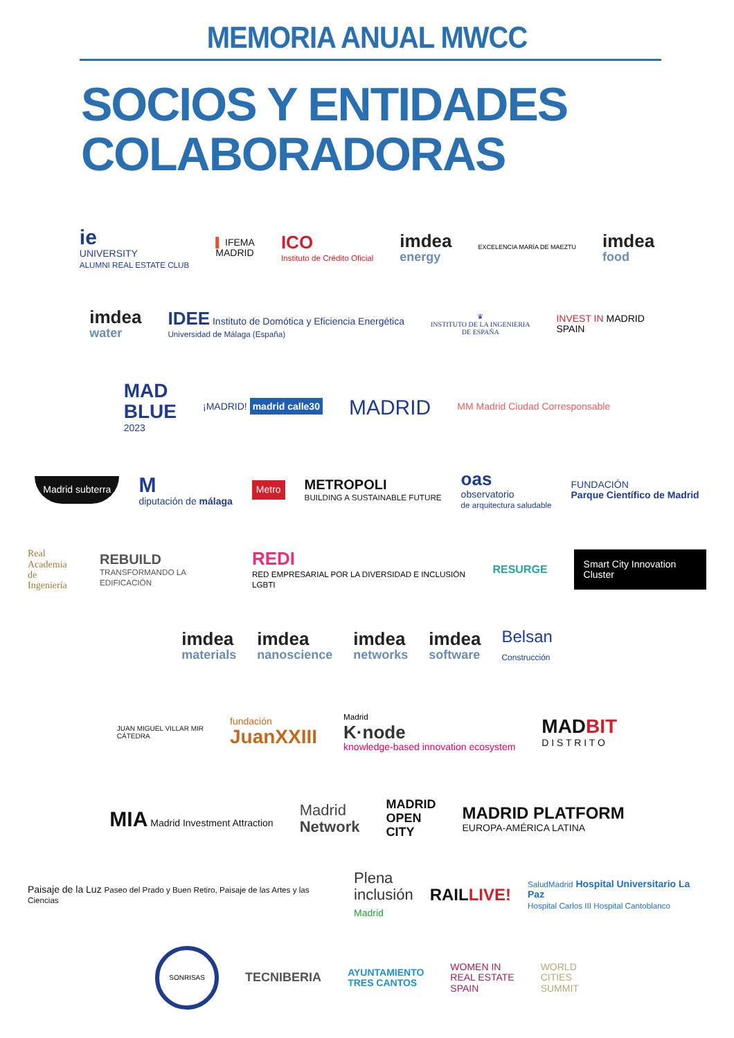MEMORIA ANUAL MWCC
SOCIOS Y ENTIDADES
COLABORADORAS
ie
UNIVERSITY
ALUMNI REAL ESTATE CLUB
▌ IFEMA
MADRID
ICO
Instituto de Crédito Oficial
imdea
energy
EXCELENCIA MARÍA DE MAEZTU
imdea
food
imdea
water
IDEE Instituto de Domótica y Eficiencia Energética
Universidad de Málaga (España)
♛
INSTITUTO DE LA INGENIERIA
DE ESPAÑA
INVEST IN MADRID
SPAIN
MAD
BLUE
2023
¡MADRID! madrid calle30
MADRID
MM Madrid Ciudad Corresponsable
Madrid subterra
M
diputación de málaga
Metro
METROPOLI
BUILDING A SUSTAINABLE FUTURE
oas
observatorio
de arquitectura saludable
FUNDACIÓN
Parque Científico de Madrid
Real
Academia
de Ingeniería
REBUILD
TRANSFORMANDO LA EDIFICACIÓN
REDI
RED EMPRESARIAL POR LA DIVERSIDAD E INCLUSIÓN LGBTI
RESURGE
Smart City Innovation Cluster
imdea
materials
imdea
nanoscience
imdea
networks
imdea
software
Belsan
Construcción
JUAN MIGUEL VILLAR MIR
CÁTEDRA
fundación
JuanXXIII
Madrid
K·node
knowledge-based innovation ecosystem
MADBIT
D I S T R I T O
MIA Madrid Investment Attraction
Madrid
Network
MADRID
OPEN
CITY
MADRID PLATFORM
EUROPA-AMÉRICA LATINA
Paisaje de la Luz Paseo del Prado y Buen Retiro, Paisaje de las Artes y las Ciencias
Plena
inclusión
Madrid
RAILLIVE!
SaludMadrid Hospital Universitario La Paz
Hospital Carlos III Hospital Cantoblanco
SONRISAS
TECNIBERIA
AYUNTAMIENTO
TRES CANTOS
WOMEN IN
REAL ESTATE
SPAIN
WORLD
CITIES
SUMMIT